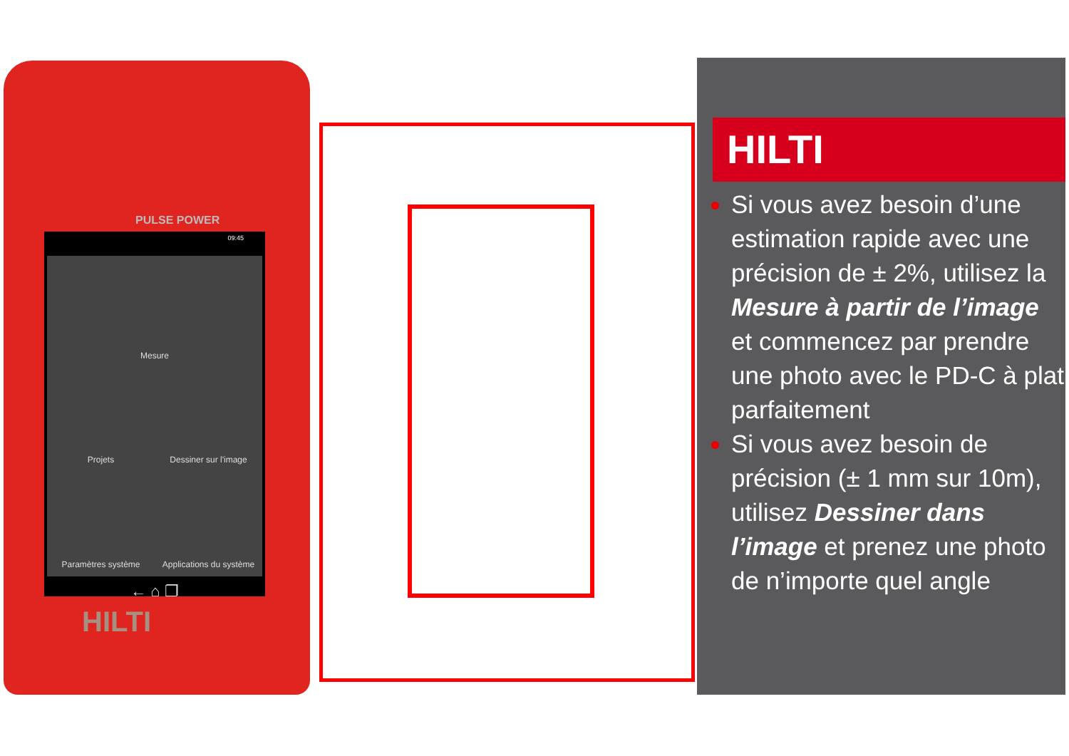PULSE POWER
09:45
Mesure
Projets
Dessiner sur l'image
Paramètres système
Applications du système
← ⌂ ❐
HILTI
HILTI
Si vous avez besoin d’une estimation rapide avec une précision de ± 2%, utilisez la Mesure à partir de l’image et commencez par prendre une photo avec le PD-C à plat parfaitement
Si vous avez besoin de précision (± 1 mm sur 10m), utilisez Dessiner dans l’image et prenez une photo de n’importe quel angle